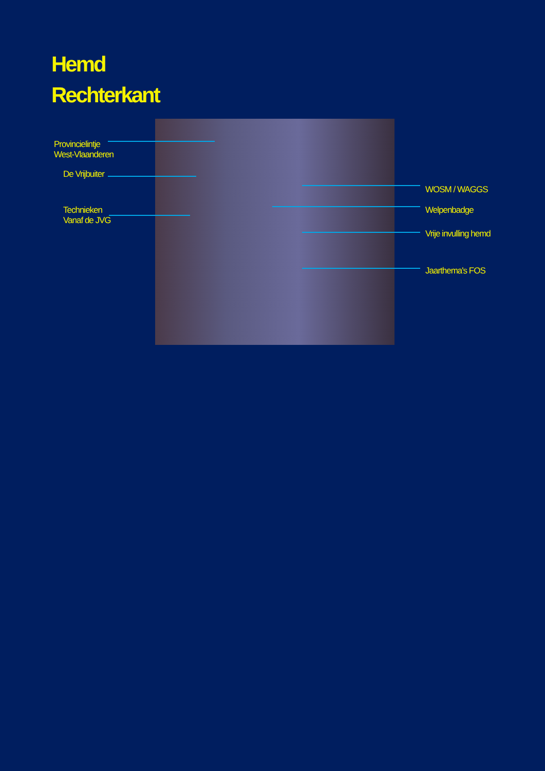Hemd
Rechterkant
Provincielintje
West-Vlaanderen
De Vrijbuiter
Technieken
Vanaf de JVG
WOSM / WAGGS
Welpenbadge
Vrije invulling hemd
Jaarthema's FOS